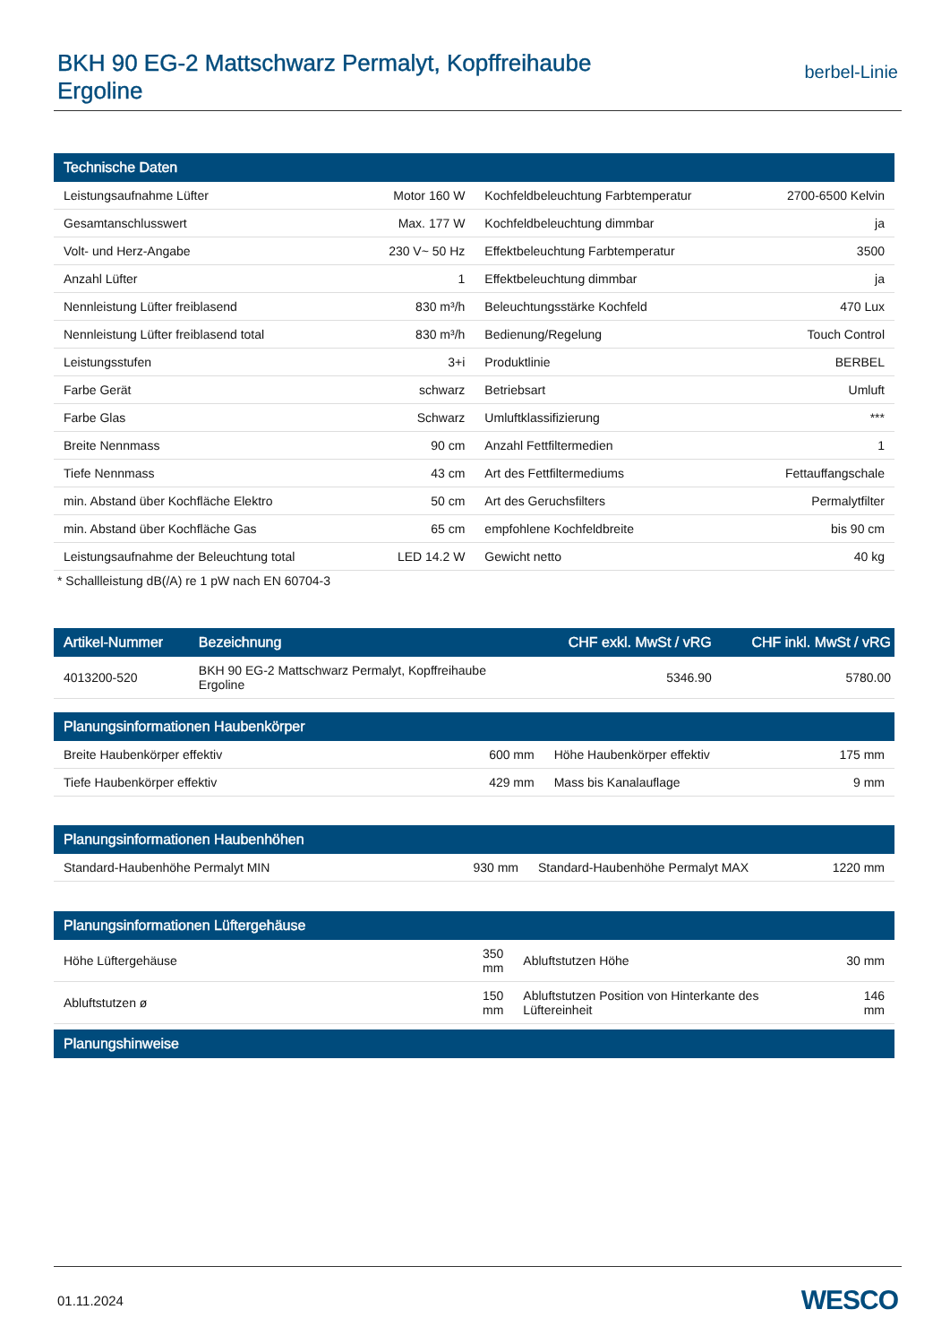BKH 90 EG-2 Mattschwarz Permalyt, Kopffreihaube
Ergoline
berbel-Linie
| Technische Daten | | | |
| --- | --- | --- | --- |
| Leistungsaufnahme Lüfter | Motor 160 W | Kochfeldbeleuchtung Farbtemperatur | 2700-6500 Kelvin |
| Gesamtanschlusswert | Max. 177 W | Kochfeldbeleuchtung dimmbar | ja |
| Volt- und Herz-Angabe | 230 V~ 50 Hz | Effektbeleuchtung Farbtemperatur | 3500 |
| Anzahl Lüfter | 1 | Effektbeleuchtung dimmbar | ja |
| Nennleistung Lüfter freiblasend | 830 m³/h | Beleuchtungsstärke Kochfeld | 470 Lux |
| Nennleistung Lüfter freiblasend total | 830 m³/h | Bedienung/Regelung | Touch Control |
| Leistungsstufen | 3+i | Produktlinie | BERBEL |
| Farbe Gerät | schwarz | Betriebsart | Umluft |
| Farbe Glas | Schwarz | Umluftklassifizierung | *** |
| Breite Nennmass | 90 cm | Anzahl Fettfiltermedien | 1 |
| Tiefe Nennmass | 43 cm | Art des Fettfiltermediums | Fettauffangschale |
| min. Abstand über Kochfläche Elektro | 50 cm | Art des Geruchsfilters | Permalytfilter |
| min. Abstand über Kochfläche Gas | 65 cm | empfohlene Kochfeldbreite | bis 90 cm |
| Leistungsaufnahme der Beleuchtung total | LED 14.2 W | Gewicht netto | 40 kg |
* Schallleistung dB(/A) re 1 pW nach EN 60704-3
| Artikel-Nummer | Bezeichnung | CHF exkl. MwSt / vRG | CHF inkl. MwSt / vRG |
| --- | --- | --- | --- |
| 4013200-520 | BKH 90 EG-2 Mattschwarz Permalyt, Kopffreihaube Ergoline | 5346.90 | 5780.00 |
| Planungsinformationen Haubenkörper | | | |
| --- | --- | --- | --- |
| Breite Haubenkörper effektiv | 600 mm | Höhe Haubenkörper effektiv | 175 mm |
| Tiefe Haubenkörper effektiv | 429 mm | Mass bis Kanalauflage | 9 mm |
| Planungsinformationen Haubenhöhen | | | |
| --- | --- | --- | --- |
| Standard-Haubenhöhe Permalyt MIN | 930 mm | Standard-Haubenhöhe Permalyt MAX | 1220 mm |
| Planungsinformationen Lüftergehäuse | | | |
| --- | --- | --- | --- |
| Höhe Lüftergehäuse | 350 mm | Abluftstutzen Höhe | 30 mm |
| Abluftstutzen ø | 150 mm | Abluftstutzen Position von Hinterkante des Lüftereinheit | 146 mm |
| Planungshinweise |
| --- |
01.11.2024 WESCO